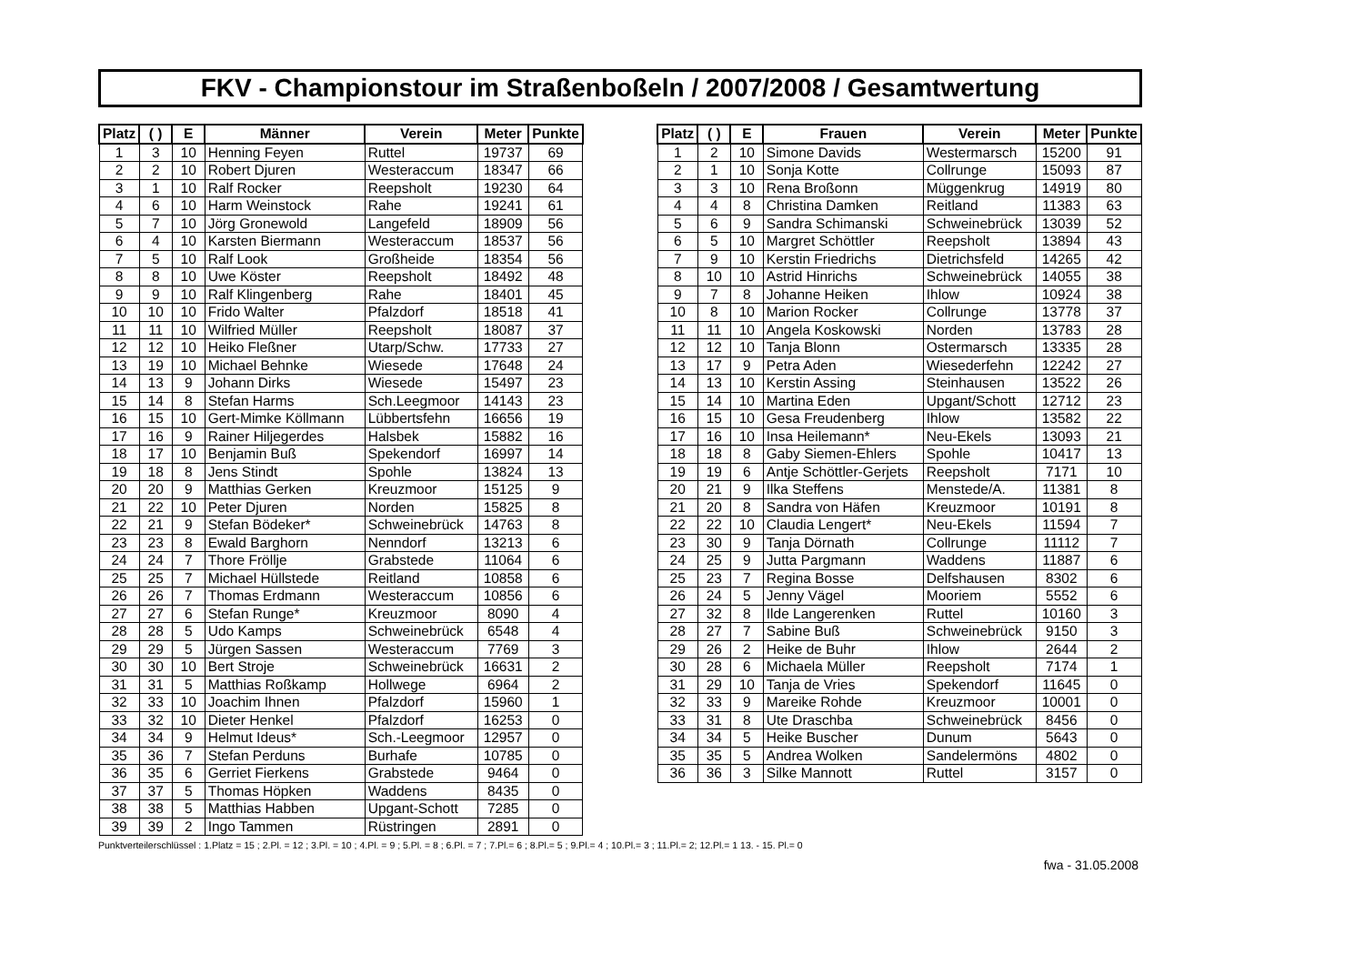FKV - Championstour im Straßenboßeln / 2007/2008 / Gesamtwertung
| Platz | ( ) | E | Männer | Verein | Meter | Punkte |
| --- | --- | --- | --- | --- | --- | --- |
| 1 | 3 | 10 | Henning Feyen | Ruttel | 19737 | 69 |
| 2 | 2 | 10 | Robert Djuren | Westeraccum | 18347 | 66 |
| 3 | 1 | 10 | Ralf Rocker | Reepsholt | 19230 | 64 |
| 4 | 6 | 10 | Harm Weinstock | Rahe | 19241 | 61 |
| 5 | 7 | 10 | Jörg Gronewold | Langefeld | 18909 | 56 |
| 6 | 4 | 10 | Karsten Biermann | Westeraccum | 18537 | 56 |
| 7 | 5 | 10 | Ralf Look | Großheide | 18354 | 56 |
| 8 | 8 | 10 | Uwe Köster | Reepsholt | 18492 | 48 |
| 9 | 9 | 10 | Ralf Klingenberg | Rahe | 18401 | 45 |
| 10 | 10 | 10 | Frido Walter | Pfalzdorf | 18518 | 41 |
| 11 | 11 | 10 | Wilfried Müller | Reepsholt | 18087 | 37 |
| 12 | 12 | 10 | Heiko Fleßner | Utarp/Schw. | 17733 | 27 |
| 13 | 19 | 10 | Michael Behnke | Wiesede | 17648 | 24 |
| 14 | 13 | 9 | Johann Dirks | Wiesede | 15497 | 23 |
| 15 | 14 | 8 | Stefan Harms | Sch.Leegmoor | 14143 | 23 |
| 16 | 15 | 10 | Gert-Mimke Köllmann | Lübbertsfehn | 16656 | 19 |
| 17 | 16 | 9 | Rainer Hiljegerdes | Halsbek | 15882 | 16 |
| 18 | 17 | 10 | Benjamin Buß | Spekendorf | 16997 | 14 |
| 19 | 18 | 8 | Jens Stindt | Spohle | 13824 | 13 |
| 20 | 20 | 9 | Matthias Gerken | Kreuzmoor | 15125 | 9 |
| 21 | 22 | 10 | Peter Djuren | Norden | 15825 | 8 |
| 22 | 21 | 9 | Stefan Bödeker* | Schweinebrück | 14763 | 8 |
| 23 | 23 | 8 | Ewald Barghorn | Nenndorf | 13213 | 6 |
| 24 | 24 | 7 | Thore Fröllje | Grabstede | 11064 | 6 |
| 25 | 25 | 7 | Michael Hüllstede | Reitland | 10858 | 6 |
| 26 | 26 | 7 | Thomas Erdmann | Westeraccum | 10856 | 6 |
| 27 | 27 | 6 | Stefan Runge* | Kreuzmoor | 8090 | 4 |
| 28 | 28 | 5 | Udo Kamps | Schweinebrück | 6548 | 4 |
| 29 | 29 | 5 | Jürgen Sassen | Westeraccum | 7769 | 3 |
| 30 | 30 | 10 | Bert Stroje | Schweinebrück | 16631 | 2 |
| 31 | 31 | 5 | Matthias Roßkamp | Hollwege | 6964 | 2 |
| 32 | 33 | 10 | Joachim Ihnen | Pfalzdorf | 15960 | 1 |
| 33 | 32 | 10 | Dieter Henkel | Pfalzdorf | 16253 | 0 |
| 34 | 34 | 9 | Helmut Ideus* | Sch.-Leegmoor | 12957 | 0 |
| 35 | 36 | 7 | Stefan Perduns | Burhafe | 10785 | 0 |
| 36 | 35 | 6 | Gerriet Fierkens | Grabstede | 9464 | 0 |
| 37 | 37 | 5 | Thomas Höpken | Waddens | 8435 | 0 |
| 38 | 38 | 5 | Matthias Habben | Upgant-Schott | 7285 | 0 |
| 39 | 39 | 2 | Ingo Tammen | Rüstringen | 2891 | 0 |
| Platz | ( ) | E | Frauen | Verein | Meter | Punkte |
| --- | --- | --- | --- | --- | --- | --- |
| 1 | 2 | 10 | Simone Davids | Westermarsch | 15200 | 91 |
| 2 | 1 | 10 | Sonja Kotte | Collrunge | 15093 | 87 |
| 3 | 3 | 10 | Rena Broßonn | Müggenkrug | 14919 | 80 |
| 4 | 4 | 8 | Christina Damken | Reitland | 11383 | 63 |
| 5 | 6 | 9 | Sandra Schimanski | Schweinebrück | 13039 | 52 |
| 6 | 5 | 10 | Margret Schöttler | Reepsholt | 13894 | 43 |
| 7 | 9 | 10 | Kerstin Friedrichs | Dietrichsfeld | 14265 | 42 |
| 8 | 10 | 10 | Astrid Hinrichs | Schweinebrück | 14055 | 38 |
| 9 | 7 | 8 | Johanne Heiken | Ihlow | 10924 | 38 |
| 10 | 8 | 10 | Marion Rocker | Collrunge | 13778 | 37 |
| 11 | 11 | 10 | Angela Koskowski | Norden | 13783 | 28 |
| 12 | 12 | 10 | Tanja Blonn | Ostermarsch | 13335 | 28 |
| 13 | 17 | 9 | Petra Aden | Wiesederfehn | 12242 | 27 |
| 14 | 13 | 10 | Kerstin Assing | Steinhausen | 13522 | 26 |
| 15 | 14 | 10 | Martina Eden | Upgant/Schott | 12712 | 23 |
| 16 | 15 | 10 | Gesa Freudenberg | Ihlow | 13582 | 22 |
| 17 | 16 | 10 | Insa Heilemann* | Neu-Ekels | 13093 | 21 |
| 18 | 18 | 8 | Gaby Siemen-Ehlers | Spohle | 10417 | 13 |
| 19 | 19 | 6 | Antje Schöttler-Gerjets | Reepsholt | 7171 | 10 |
| 20 | 21 | 9 | Ilka Steffens | Menstede/A. | 11381 | 8 |
| 21 | 20 | 8 | Sandra von Häfen | Kreuzmoor | 10191 | 8 |
| 22 | 22 | 10 | Claudia Lengert* | Neu-Ekels | 11594 | 7 |
| 23 | 30 | 9 | Tanja Dörnath | Collrunge | 11112 | 7 |
| 24 | 25 | 9 | Jutta Pargmann | Waddens | 11887 | 6 |
| 25 | 23 | 7 | Regina Bosse | Delfshausen | 8302 | 6 |
| 26 | 24 | 5 | Jenny Vägel | Mooriem | 5552 | 6 |
| 27 | 32 | 8 | Ilde Langerenken | Ruttel | 10160 | 3 |
| 28 | 27 | 7 | Sabine Buß | Schweinebrück | 9150 | 3 |
| 29 | 26 | 2 | Heike de Buhr | Ihlow | 2644 | 2 |
| 30 | 28 | 6 | Michaela Müller | Reepsholt | 7174 | 1 |
| 31 | 29 | 10 | Tanja de Vries | Spekendorf | 11645 | 0 |
| 32 | 33 | 9 | Mareike Rohde | Kreuzmoor | 10001 | 0 |
| 33 | 31 | 8 | Ute Draschba | Schweinebrück | 8456 | 0 |
| 34 | 34 | 5 | Heike Buscher | Dunum | 5643 | 0 |
| 35 | 35 | 5 | Andrea Wolken | Sandelermöns | 4802 | 0 |
| 36 | 36 | 3 | Silke Mannott | Ruttel | 3157 | 0 |
Punktverteilerschlüssel : 1.Platz = 15 ; 2.Pl. = 12 ; 3.Pl. = 10 ; 4.Pl. = 9 ; 5.Pl. = 8 ; 6.Pl. = 7 ; 7.Pl.= 6 ; 8.Pl.= 5 ; 9.Pl.= 4 ; 10.Pl.= 3 ; 11.Pl.= 2; 12.Pl.= 1 13. - 15. Pl.= 0
fwa - 31.05.2008